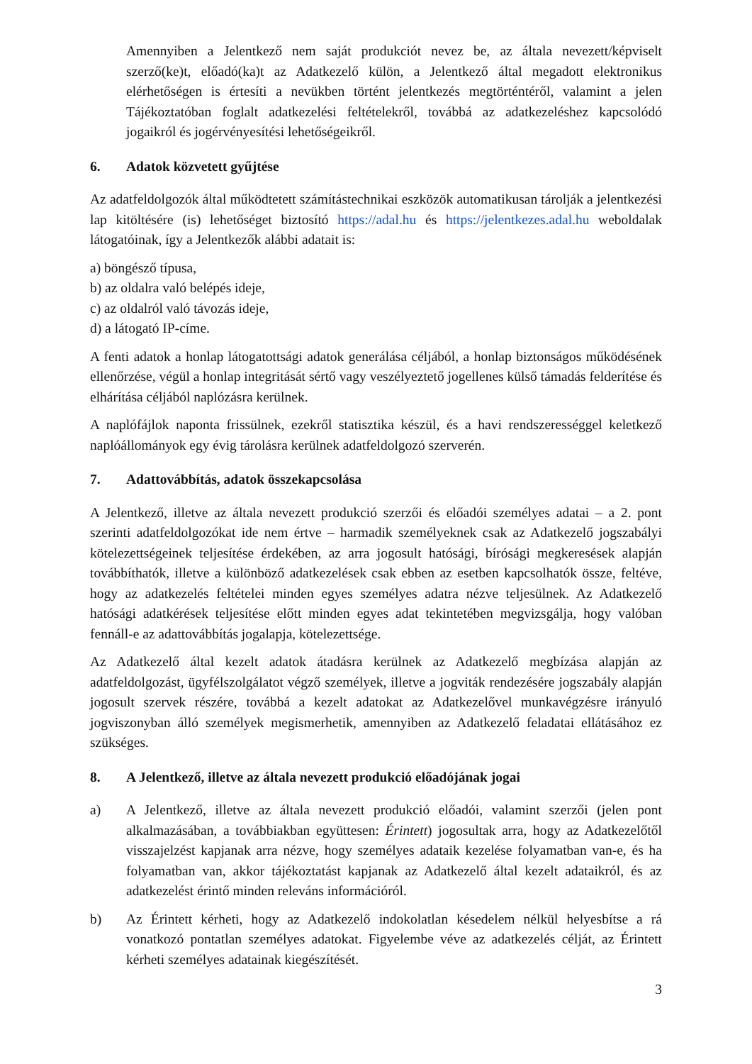Amennyiben a Jelentkező nem saját produkciót nevez be, az általa nevezett/képviselt szerző(ke)t, előadó(ka)t az Adatkezelő külön, a Jelentkező által megadott elektronikus elérhetőségen is értesíti a nevükben történt jelentkezés megtörténtéről, valamint a jelen Tájékoztatóban foglalt adatkezelési feltételekről, továbbá az adatkezeléshez kapcsolódó jogaikról és jogérvényesítési lehetőségeikről.
6. Adatok közvetett gyűjtése
Az adatfeldolgozók által működtetett számítástechnikai eszközök automatikusan tárolják a jelentkezési lap kitöltésére (is) lehetőséget biztosító https://adal.hu és https://jelentkezes.adal.hu weboldalak látogatóinak, így a Jelentkezők alábbi adatait is:
a) böngésző típusa,
b) az oldalra való belépés ideje,
c) az oldalról való távozás ideje,
d) a látogató IP-címe.
A fenti adatok a honlap látogatottsági adatok generálása céljából, a honlap biztonságos működésének ellenőrzése, végül a honlap integritását sértő vagy veszélyeztető jogellenes külső támadás felderítése és elhárítása céljából naplózásra kerülnek.
A naplófájlok naponta frissülnek, ezekről statisztika készül, és a havi rendszerességgel keletkező naplóállományok egy évig tárolásra kerülnek adatfeldolgozó szerverén.
7. Adattovábbítás, adatok összekapcsolása
A Jelentkező, illetve az általa nevezett produkció szerzői és előadói személyes adatai – a 2. pont szerinti adatfeldolgozókat ide nem értve – harmadik személyeknek csak az Adatkezelő jogszabályi kötelezettségeinek teljesítése érdekében, az arra jogosult hatósági, bírósági megkeresések alapján továbbíthatók, illetve a különböző adatkezelések csak ebben az esetben kapcsolhatók össze, feltéve, hogy az adatkezelés feltételei minden egyes személyes adatra nézve teljesülnek. Az Adatkezelő hatósági adatkérések teljesítése előtt minden egyes adat tekintetében megvizsgálja, hogy valóban fennáll-e az adattovábbítás jogalapja, kötelezettsége.
Az Adatkezelő által kezelt adatok átadásra kerülnek az Adatkezelő megbízása alapján az adatfeldolgozást, ügyfélszolgálatot végző személyek, illetve a jogviták rendezésére jogszabály alapján jogosult szervek részére, továbbá a kezelt adatokat az Adatkezelővel munkavégzésre irányuló jogviszonyban álló személyek megismerhetik, amennyiben az Adatkezelő feladatai ellátásához ez szükséges.
8. A Jelentkező, illetve az általa nevezett produkció előadójának jogai
a) A Jelentkező, illetve az általa nevezett produkció előadói, valamint szerzői (jelen pont alkalmazásában, a továbbiakban együttesen: Érintett) jogosultak arra, hogy az Adatkezelőtől visszajelzést kapjanak arra nézve, hogy személyes adataik kezelése folyamatban van-e, és ha folyamatban van, akkor tájékoztatást kapjanak az Adatkezelő által kezelt adataikról, és az adatkezelést érintő minden releváns információról.
b) Az Érintett kérheti, hogy az Adatkezelő indokolatlan késedelem nélkül helyesbítse a rá vonatkozó pontatlan személyes adatokat. Figyelembe véve az adatkezelés célját, az Érintett kérheti személyes adatainak kiegészítését.
3